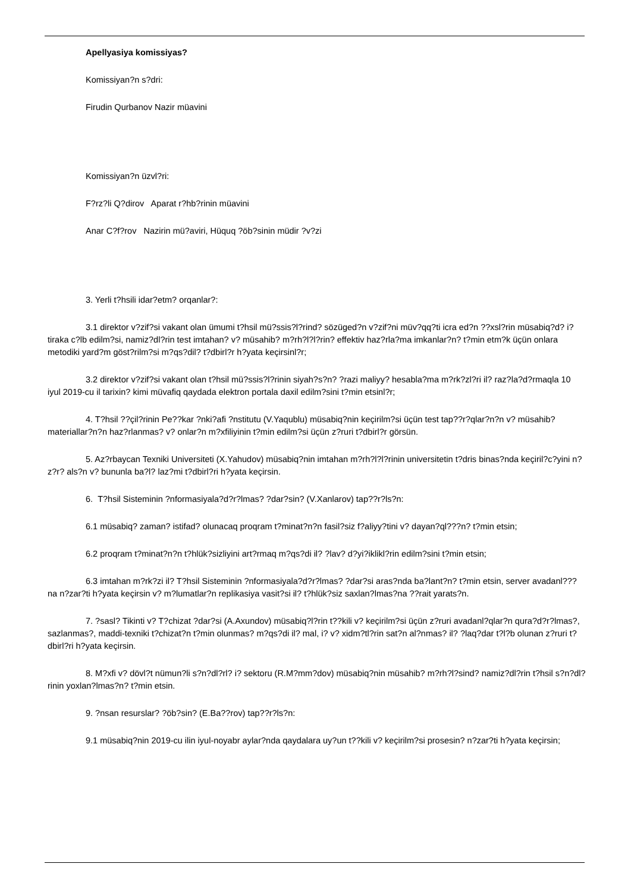Apellyasiya komissiyas?
Komissiyan?n s?dri:
Firudin Qurbanov Nazir müavini
Komissiyan?n üzvl?ri:
F?rz?li Q?dirov Aparat r?hb?rinin müavini
Anar C?f?rov Nazirin mü?aviri, Hüquq ?öb?sinin müdir ?v?zi
3. Yerli t?hsili idar?etm? orqanlar?:
3.1 direktor v?zif?si vakant olan ümumi t?hsil mü?ssis?l?rind? sözüged?n v?zif?ni müv?qq?ti icra ed?n ??xsl?rin müsabiq?d? i?tiraka c?lb edilm?si, namiz?dl?rin test imtahan? v? müsahib? m?rh?l?l?rin? effektiv haz?rla?ma imkanlar?n? t?min etm?k üçün onlara metodiki yard?m göst?rilm?si m?qs?dil? t?dbirl?r h?yata keçirsinl?r;
3.2 direktor v?zif?si vakant olan t?hsil mü?ssis?l?rinin siyah?s?n? ?razi maliyy? hesabla?ma m?rk?zl?ri il? raz?la?d?rmaqla 10 iyul 2019-cu il tarixin? kimi müvafiq qaydada elektron portala daxil edilm?sini t?min etsinl?r;
4. T?hsil ??çil?rinin Pe??kar ?nki?afi ?nstitutu (V.Yaqublu) müsabiq?nin keçirilm?si üçün test tap??r?qlar?n?n v? müsahib? materiallar?n?n haz?rlanmas? v? onlar?n m?xfiliyinin t?min edilm?si üçün z?ruri t?dbirl?r görsün.
5. Az?rbaycan Texniki Universiteti (X.Yahudov) müsabiq?nin imtahan m?rh?l?l?rinin universitetin t?dris binas?nda keçiril?c?yini n?z?r? als?n v? bununla ba?l? laz?mi t?dbirl?ri h?yata keçirsin.
6. T?hsil Sisteminin ?nformasiyala?d?r?lmas? ?dar?sin? (V.Xanlarov) tap??r?ls?n:
6.1 müsabiq? zaman? istifad? olunacaq proqram t?minat?n?n fasil?siz f?aliyy?tini v? dayan?ql???n? t?min etsin;
6.2 proqram t?minat?n?n t?hlük?sizliyini art?rmaq m?qs?di il? ?lav? d?yi?iklikl?rin edilm?sini t?min etsin;
6.3 imtahan m?rk?zi il? T?hsil Sisteminin ?nformasiyala?d?r?lmas? ?dar?si aras?nda ba?lant?n? t?min etsin, server avadanl???na n?zar?ti h?yata keçirsin v? m?lumatlar?n replikasiya vasit?si il? t?hlük?siz saxlan?lmas?na ??rait yarats?n.
7. ?sasl? Tikinti v? T?chizat ?dar?si (A.Axundov) müsabiq?l?rin t??kili v? keçirilm?si üçün z?ruri avadanl?qlar?n qura?d?r?lmas?, sazlanmas?, maddi-texniki t?chizat?n t?min olunmas? m?qs?di il? mal, i? v? xidm?tl?rin sat?n al?nmas? il? ?laq?dar t?l?b olunan z?ruri t?dbirl?ri h?yata keçirsin.
8. M?xfi v? dövl?t nümun?li s?n?dl?rl? i? sektoru (R.M?mm?dov) müsabiq?nin müsahib? m?rh?l?sind? namiz?dl?rin t?hsil s?n?dl?rinin yoxlan?lmas?n? t?min etsin.
9. ?nsan resurslar? ?öb?sin? (E.Ba??rov) tap??r?ls?n:
9.1 müsabiq?nin 2019-cu ilin iyul-noyabr aylar?nda qaydalara uy?un t??kili v? keçirilm?si prosesin? n?zar?ti h?yata keçirsin;